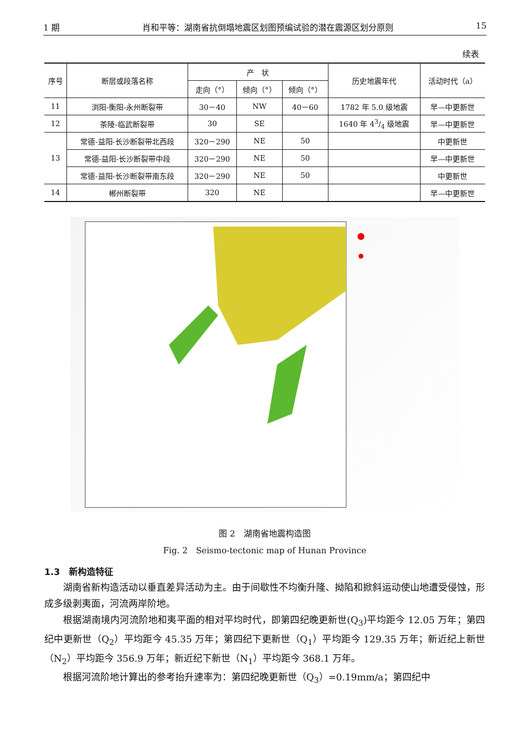1 期 肖和平等：湖南省抗倒塌地震区划图预编试验的潜在震源区划分原则 15
续表
| 序号 | 断层或段落名称 | 产 状 | | | 历史地震年代 | 活动时代（a） |
| --- | --- | --- | --- | --- | --- | --- |
| | | 走向（°） | 倾向（°） | 倾向（°） | | |
| 11 | 浏阳-衡阳-永州断裂带 | 30－40 | NW | 40－60 | 1782 年 5.0 级地震 | 早—中更新世 |
| 12 | 茶陵-临武断裂带 | 30 | SE | | 1640 年 43/4 级地震 | 早—中更新世 |
| 13 | 常德-益阳-长沙断裂带北西段 | 320－290 | NE | 50 | | 中更新世 |
| | 常德-益阳-长沙断裂带中段 | 320－290 | NE | 50 | | 早—中更新世 |
| | 常德-益阳-长沙断裂带南东段 | 320－290 | NE | 50 | | 中更新世 |
| 14 | 郴州断裂带 | 320 | NE | | | 早—中更新世 |
图 2　湖南省地震构造图
Fig. 2　Seismo-tectonic map of Hunan Province
1.3　新构造特征
湖南省新构造活动以垂直差异活动为主。由于间歇性不均衡升隆、拗陷和掀斜运动使山地遭受侵蚀，形成多级剥夷面，河流两岸阶地。
根据湖南境内河流阶地和夷平面的相对平均时代，即第四纪晚更新世(Q<sub>3</sub>)平均距今 12.05 万年；第四纪中更新世（Q<sub>2</sub>）平均距今 45.35 万年；第四纪下更新世（Q<sub>1</sub>）平均距今 129.35 万年；新近纪上新世（N<sub>2</sub>）平均距今 356.9 万年；新近纪下新世（N<sub>1</sub>）平均距今 368.1 万年。
根据河流阶地计算出的参考抬升速率为：第四纪晚更新世（Q<sub>3</sub>）=0.19mm/a；第四纪中